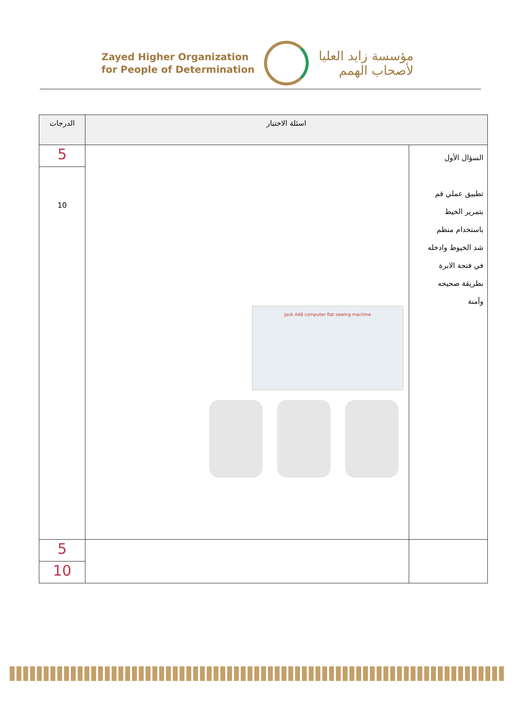Zayed Higher Organization
for People of Determination
مؤسسة زايد العليا
لأصحاب الهمم
| اسئلة الاختبار | | الدرجات |
| --- | --- | --- |
| السؤال الأول تطبيق عملي قم بتمرير الخيط باستخدام منظم شد الخيوط وادخله في فتحة الابرة بطريقة صحيحه وآمنة | Jack A48 computer flat sewing machine | 5 |
| | | 10 |
| | | 5 |
| | | 10 |